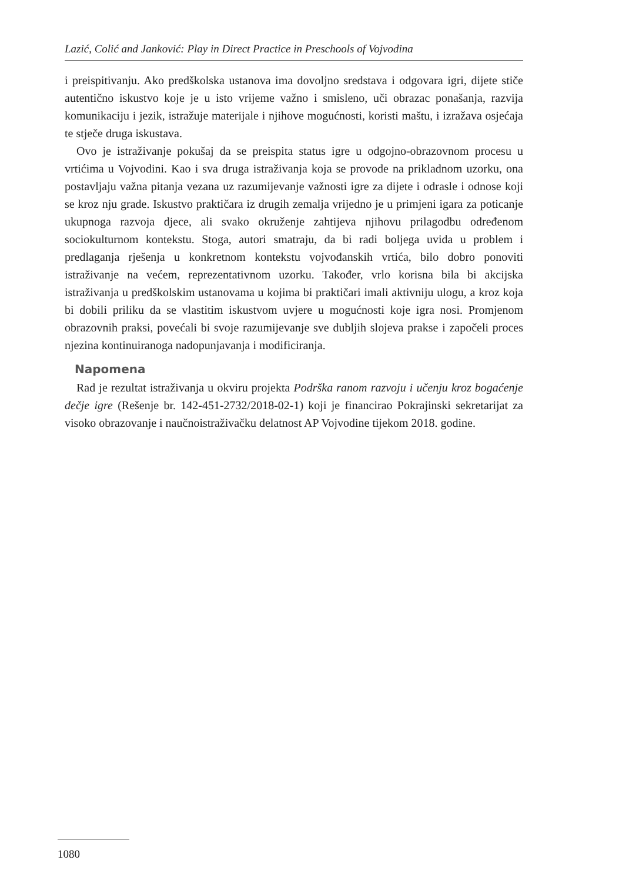Lazić, Colić and Janković: Play in Direct Practice in Preschools of Vojvodina
i preispitivanju. Ako predškolska ustanova ima dovoljno sredstava i odgovara igri, dijete stiče autentično iskustvo koje je u isto vrijeme važno i smisleno, uči obrazac ponašanja, razvija komunikaciju i jezik, istražuje materijale i njihove mogućnosti, koristi maštu, i izražava osjećaja te stječe druga iskustava.
Ovo je istraživanje pokušaj da se preispita status igre u odgojno-obrazovnom procesu u vrtićima u Vojvodini. Kao i sva druga istraživanja koja se provode na prikladnom uzorku, ona postavljaju važna pitanja vezana uz razumijevanje važnosti igre za dijete i odrasle i odnose koji se kroz nju grade. Iskustvo praktičara iz drugih zemalja vrijedno je u primjeni igara za poticanje ukupnoga razvoja djece, ali svako okruženje zahtijeva njihovu prilagodbu određenom sociokulturnom kontekstu. Stoga, autori smatraju, da bi radi boljega uvida u problem i predlaganja rješenja u konkretnom kontekstu vojvođanskih vrtića, bilo dobro ponoviti istraživanje na većem, reprezentativnom uzorku. Također, vrlo korisna bila bi akcijska istraživanja u predškolskim ustanovama u kojima bi praktičari imali aktivniju ulogu, a kroz koja bi dobili priliku da se vlastitim iskustvom uvjere u mogućnosti koje igra nosi. Promjenom obrazovnih praksi, povećali bi svoje razumijevanje sve dubljih slojeva prakse i započeli proces njezina kontinuiranoga nadopunjavanja i modificiranja.
Napomena
Rad je rezultat istraživanja u okviru projekta Podrška ranom razvoju i učenju kroz bogaćenje dečje igre (Rešenje br. 142-451-2732/2018-02-1) koji je financirao Pokrajinski sekretarijat za visoko obrazovanje i naučnoistraživačku delatnost AP Vojvodine tijekom 2018. godine.
1080